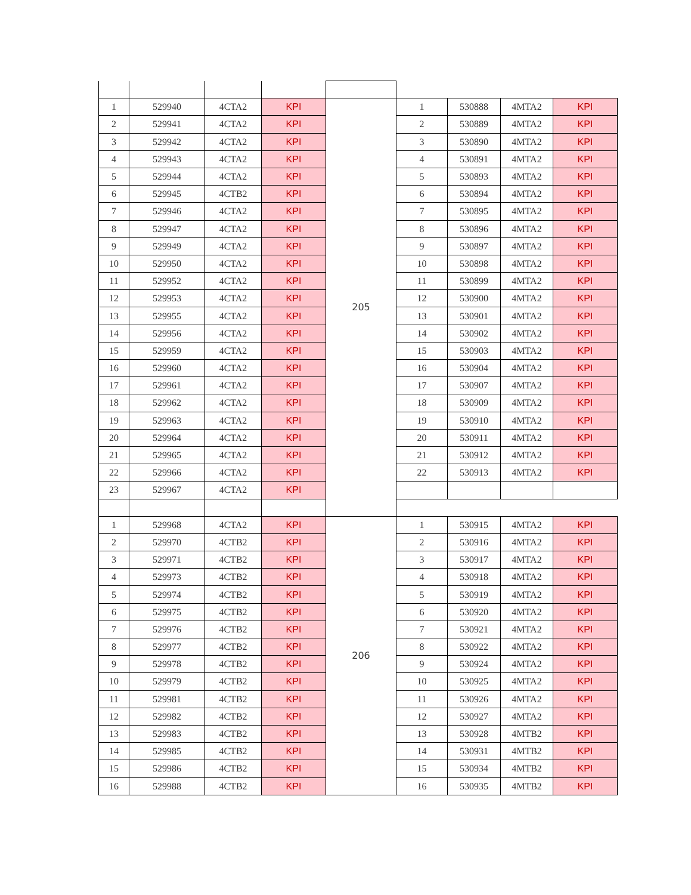| 1 | 529940 | 4CTA2 | KPI | 205 | 1 | 530888 | 4MTA2 | KPI |
| 2 | 529941 | 4CTA2 | KPI | | 2 | 530889 | 4MTA2 | KPI |
| 3 | 529942 | 4CTA2 | KPI | | 3 | 530890 | 4MTA2 | KPI |
| 4 | 529943 | 4CTA2 | KPI | | 4 | 530891 | 4MTA2 | KPI |
| 5 | 529944 | 4CTA2 | KPI | | 5 | 530893 | 4MTA2 | KPI |
| 6 | 529945 | 4CTB2 | KPI | | 6 | 530894 | 4MTA2 | KPI |
| 7 | 529946 | 4CTA2 | KPI | | 7 | 530895 | 4MTA2 | KPI |
| 8 | 529947 | 4CTA2 | KPI | | 8 | 530896 | 4MTA2 | KPI |
| 9 | 529949 | 4CTA2 | KPI | | 9 | 530897 | 4MTA2 | KPI |
| 10 | 529950 | 4CTA2 | KPI | | 10 | 530898 | 4MTA2 | KPI |
| 11 | 529952 | 4CTA2 | KPI | | 11 | 530899 | 4MTA2 | KPI |
| 12 | 529953 | 4CTA2 | KPI | | 12 | 530900 | 4MTA2 | KPI |
| 13 | 529955 | 4CTA2 | KPI | | 13 | 530901 | 4MTA2 | KPI |
| 14 | 529956 | 4CTA2 | KPI | | 14 | 530902 | 4MTA2 | KPI |
| 15 | 529959 | 4CTA2 | KPI | | 15 | 530903 | 4MTA2 | KPI |
| 16 | 529960 | 4CTA2 | KPI | | 16 | 530904 | 4MTA2 | KPI |
| 17 | 529961 | 4CTA2 | KPI | | 17 | 530907 | 4MTA2 | KPI |
| 18 | 529962 | 4CTA2 | KPI | | 18 | 530909 | 4MTA2 | KPI |
| 19 | 529963 | 4CTA2 | KPI | | 19 | 530910 | 4MTA2 | KPI |
| 20 | 529964 | 4CTA2 | KPI | | 20 | 530911 | 4MTA2 | KPI |
| 21 | 529965 | 4CTA2 | KPI | | 21 | 530912 | 4MTA2 | KPI |
| 22 | 529966 | 4CTA2 | KPI | | 22 | 530913 | 4MTA2 | KPI |
| 23 | 529967 | 4CTA2 | KPI | | | | | |
| 1 | 529968 | 4CTA2 | KPI | 206 | 1 | 530915 | 4MTA2 | KPI |
| 2 | 529970 | 4CTB2 | KPI | | 2 | 530916 | 4MTA2 | KPI |
| 3 | 529971 | 4CTB2 | KPI | | 3 | 530917 | 4MTA2 | KPI |
| 4 | 529973 | 4CTB2 | KPI | | 4 | 530918 | 4MTA2 | KPI |
| 5 | 529974 | 4CTB2 | KPI | | 5 | 530919 | 4MTA2 | KPI |
| 6 | 529975 | 4CTB2 | KPI | | 6 | 530920 | 4MTA2 | KPI |
| 7 | 529976 | 4CTB2 | KPI | | 7 | 530921 | 4MTA2 | KPI |
| 8 | 529977 | 4CTB2 | KPI | | 8 | 530922 | 4MTA2 | KPI |
| 9 | 529978 | 4CTB2 | KPI | | 9 | 530924 | 4MTA2 | KPI |
| 10 | 529979 | 4CTB2 | KPI | | 10 | 530925 | 4MTA2 | KPI |
| 11 | 529981 | 4CTB2 | KPI | | 11 | 530926 | 4MTA2 | KPI |
| 12 | 529982 | 4CTB2 | KPI | | 12 | 530927 | 4MTA2 | KPI |
| 13 | 529983 | 4CTB2 | KPI | | 13 | 530928 | 4MTB2 | KPI |
| 14 | 529985 | 4CTB2 | KPI | | 14 | 530931 | 4MTB2 | KPI |
| 15 | 529986 | 4CTB2 | KPI | | 15 | 530934 | 4MTB2 | KPI |
| 16 | 529988 | 4CTB2 | KPI | | 16 | 530935 | 4MTB2 | KPI |